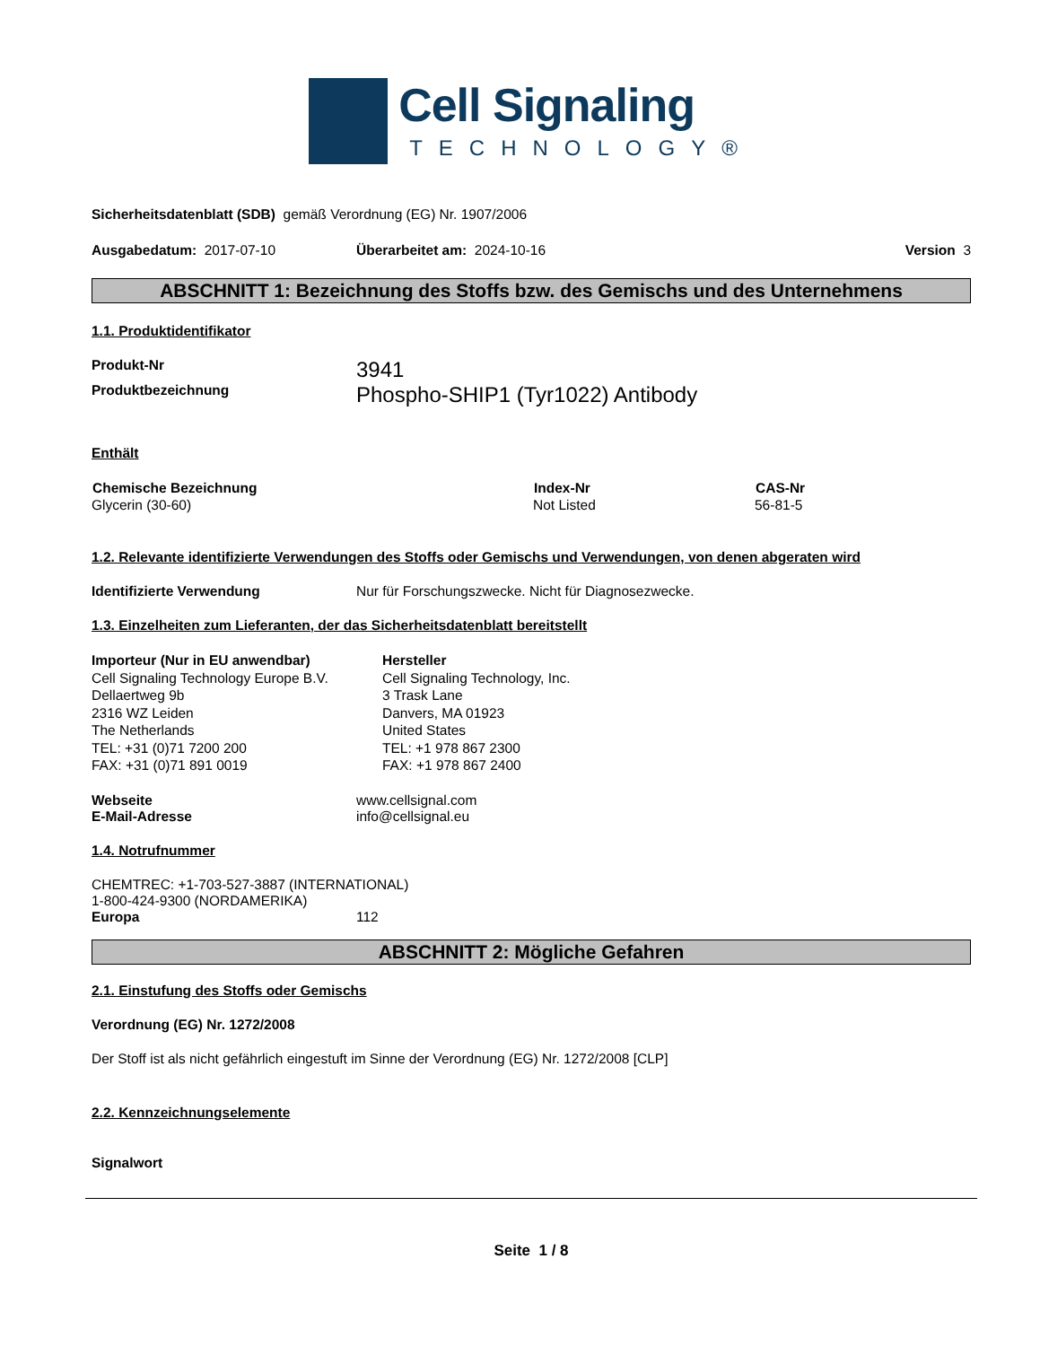Cell Signaling
TECHNOLOGY®
Sicherheitsdatenblatt (SDB) gemäß Verordnung (EG) Nr. 1907/2006
Ausgabedatum: 2017-07-10 Überarbeitet am: 2024-10-16 Version 3
ABSCHNITT 1: Bezeichnung des Stoffs bzw. des Gemischs und des Unternehmens
1.1. Produktidentifikator
| Produkt-Nr | 3941 |
| Produktbezeichnung | Phospho-SHIP1 (Tyr1022) Antibody |
Enthält
| Chemische Bezeichnung | Index-Nr | CAS-Nr |
| --- | --- | --- |
| Glycerin (30-60) | Not Listed | 56-81-5 |
1.2. Relevante identifizierte Verwendungen des Stoffs oder Gemischs und Verwendungen, von denen abgeraten wird
| Identifizierte Verwendung | Nur für Forschungszwecke. Nicht für Diagnosezwecke. |
1.3. Einzelheiten zum Lieferanten, der das Sicherheitsdatenblatt bereitstellt
Importeur (Nur in EU anwendbar)
Cell Signaling Technology Europe B.V.
Dellaertweg 9b
2316 WZ Leiden
The Netherlands
TEL: +31 (0)71 7200 200
FAX: +31 (0)71 891 0019
Hersteller
Cell Signaling Technology, Inc.
3 Trask Lane
Danvers, MA 01923
United States
TEL: +1 978 867 2300
FAX: +1 978 867 2400
| Webseite | www.cellsignal.com |
| E-Mail-Adresse | info@cellsignal.eu |
1.4. Notrufnummer
CHEMTREC: +1-703-527-3887 (INTERNATIONAL)
1-800-424-9300 (NORDAMERIKA)
| Europa | 112 |
ABSCHNITT 2: Mögliche Gefahren
2.1. Einstufung des Stoffs oder Gemischs
Verordnung (EG) Nr. 1272/2008
Der Stoff ist als nicht gefährlich eingestuft im Sinne der Verordnung (EG) Nr. 1272/2008 [CLP]
2.2. Kennzeichnungselemente
Signalwort
Seite 1 / 8